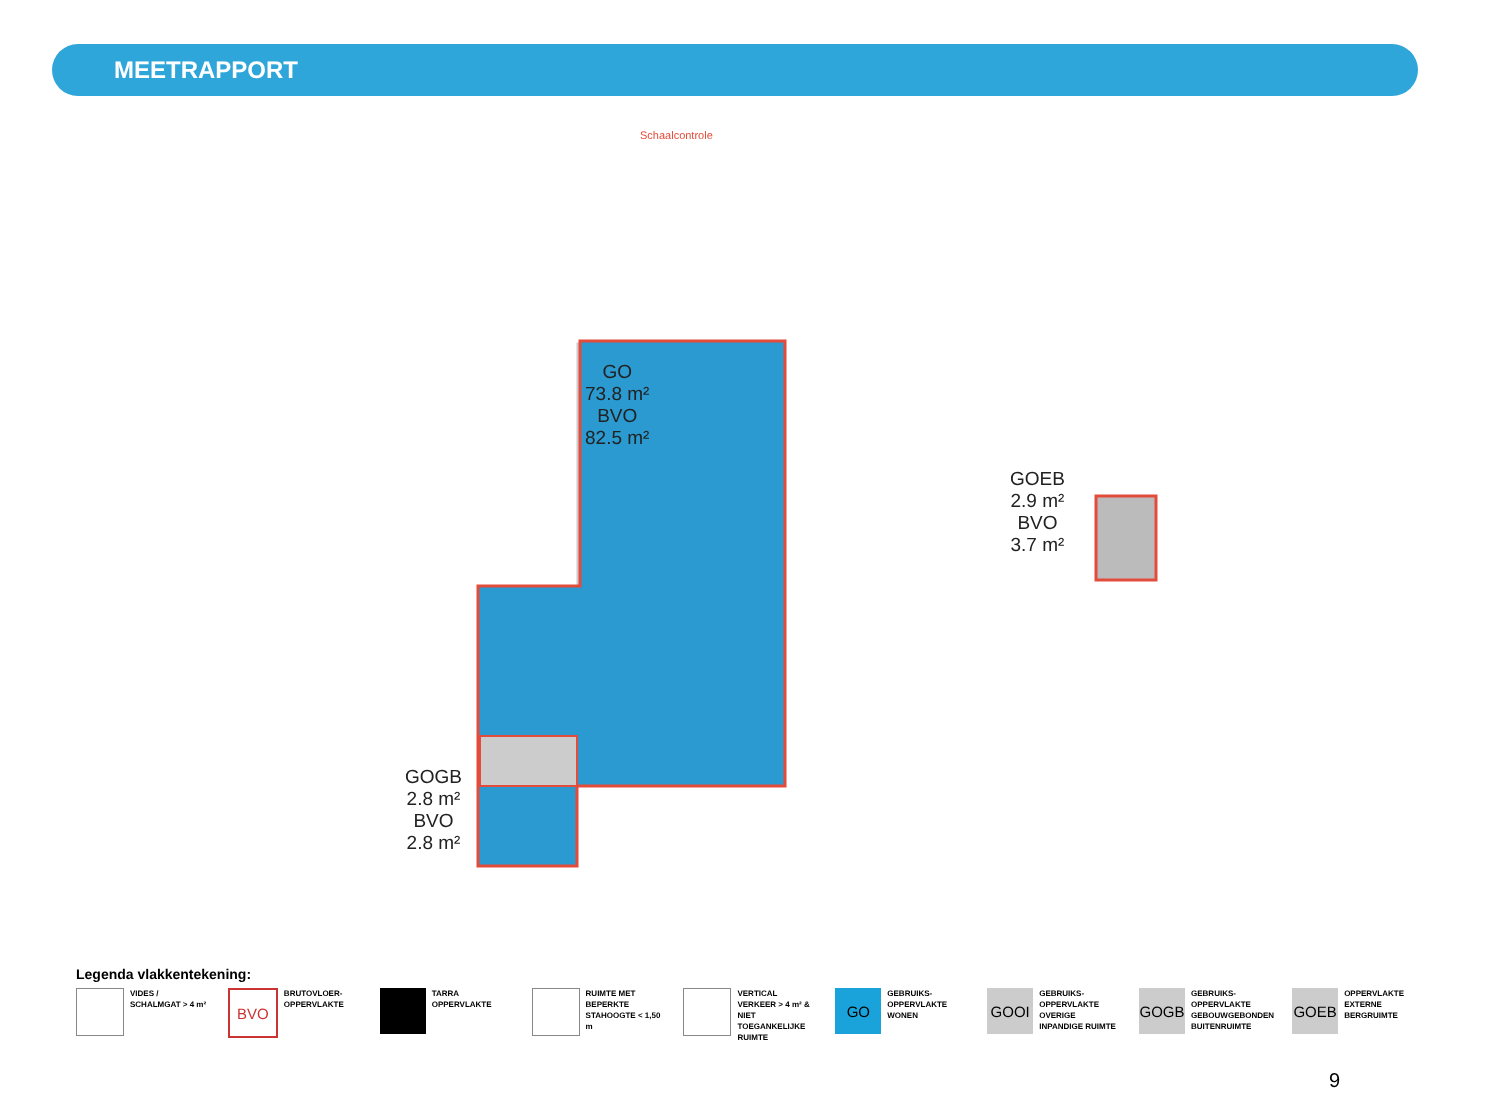MEETRAPPORT
Schaalcontrole
GO
73.8 m²
BVO
82.5 m²
GOGB
2.8 m²
BVO
2.8 m²
GOEB
2.9 m²
BVO
3.7 m²
Legenda vlakkentekening:
VIDES / SCHALMGAT > 4 m²
BVO
BRUTOVLOER-OPPERVLAKTE
TARRA OPPERVLAKTE
RUIMTE MET BEPERKTE STAHOOGTE < 1,50 m
VERTICAL VERKEER > 4 m² & NIET TOEGANKELIJKE RUIMTE
GO
GEBRUIKS-OPPERVLAKTE WONEN
GOOI
GEBRUIKS-OPPERVLAKTE OVERIGE INPANDIGE RUIMTE
GOGB
GEBRUIKS-OPPERVLAKTE GEBOUWGEBONDEN BUITENRUIMTE
GOEB
OPPERVLAKTE EXTERNE BERGRUIMTE
9